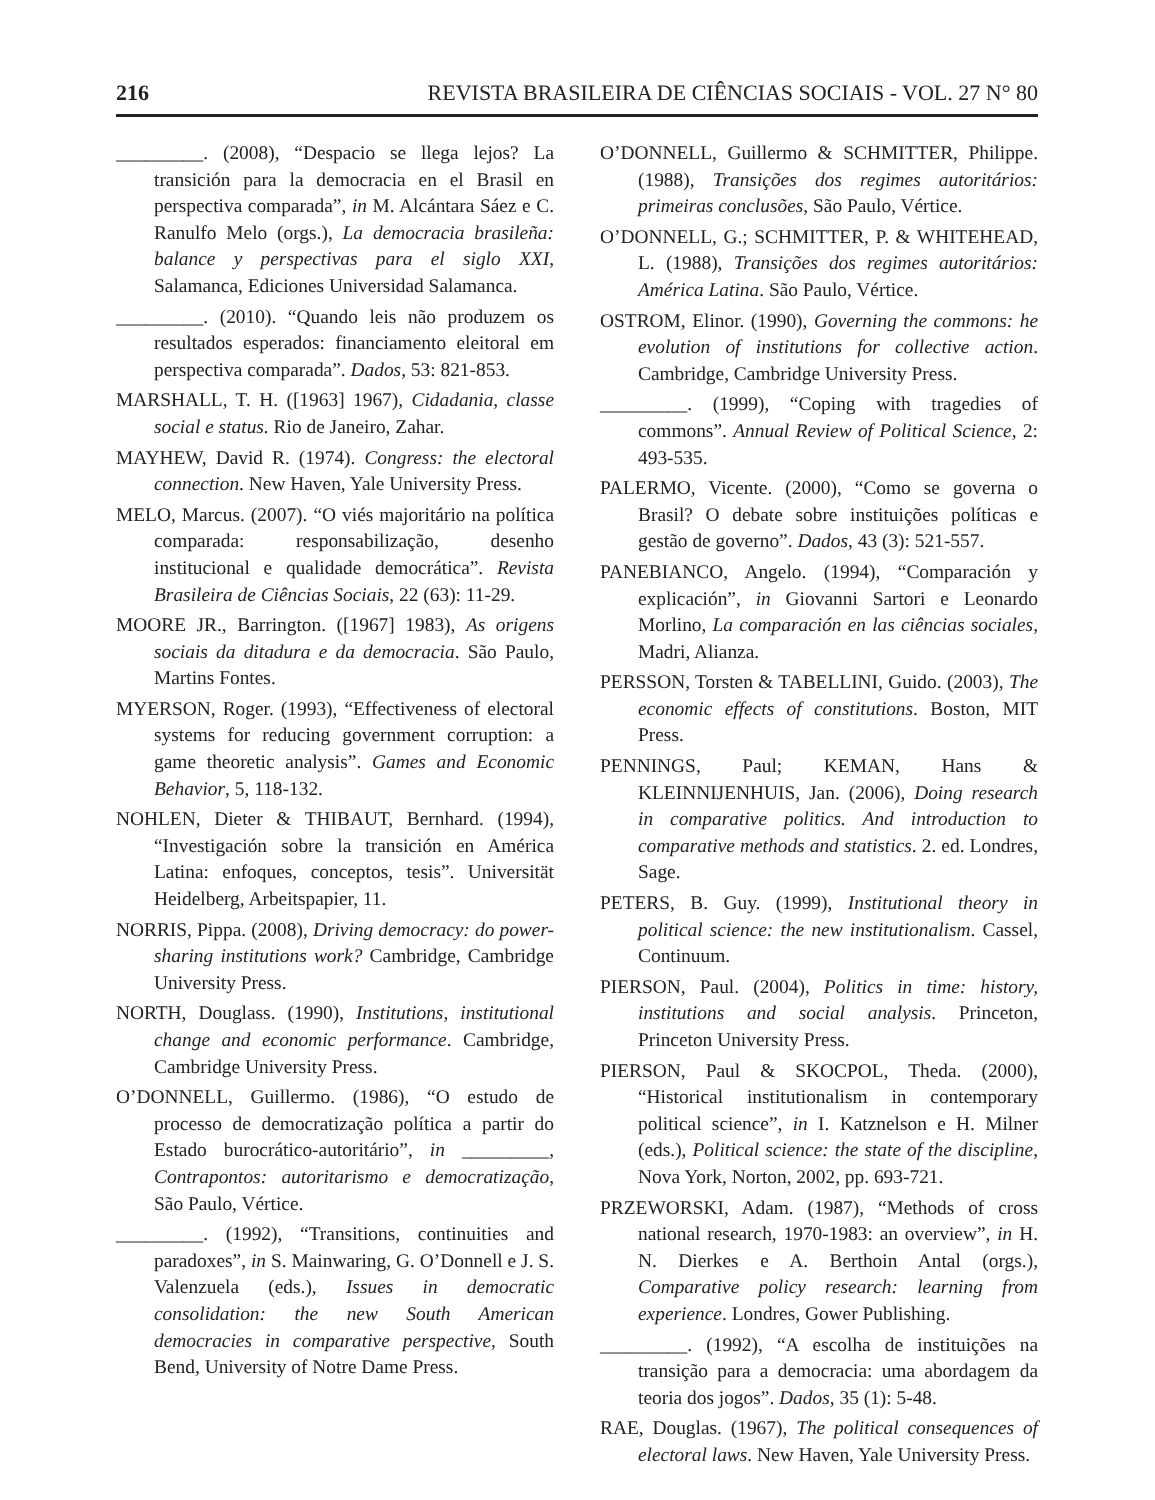216 REVISTA BRASILEIRA DE CIÊNCIAS SOCIAIS - VOL. 27 N° 80
_________. (2008), “Despacio se llega lejos? La transición para la democracia en el Brasil en perspectiva comparada”, in M. Alcántara Sáez e C. Ranulfo Melo (orgs.), La democracia brasileña: balance y perspectivas para el siglo XXI, Salamanca, Ediciones Universidad Salamanca.
_________. (2010). “Quando leis não produzem os resultados esperados: financiamento eleitoral em perspectiva comparada”. Dados, 53: 821-853.
MARSHALL, T. H. ([1963] 1967), Cidadania, classe social e status. Rio de Janeiro, Zahar.
MAYHEW, David R. (1974). Congress: the electoral connection. New Haven, Yale University Press.
MELO, Marcus. (2007). “O viés majoritário na política comparada: responsabilização, desenho institucional e qualidade democrática”. Revista Brasileira de Ciências Sociais, 22 (63): 11-29.
MOORE JR., Barrington. ([1967] 1983), As origens sociais da ditadura e da democracia. São Paulo, Martins Fontes.
MYERSON, Roger. (1993), “Effectiveness of electoral systems for reducing government corruption: a game theoretic analysis”. Games and Economic Behavior, 5, 118-132.
NOHLEN, Dieter & THIBAUT, Bernhard. (1994), “Investigación sobre la transición en América Latina: enfoques, conceptos, tesis”. Universität Heidelberg, Arbeitspapier, 11.
NORRIS, Pippa. (2008), Driving democracy: do power-sharing institutions work? Cambridge, Cambridge University Press.
NORTH, Douglass. (1990), Institutions, institutional change and economic performance. Cambridge, Cambridge University Press.
O’DONNELL, Guillermo. (1986), “O estudo de processo de democratização política a partir do Estado burocrático-autoritário”, in _________, Contrapontos: autoritarismo e democratização, São Paulo, Vértice.
_________. (1992), “Transitions, continuities and paradoxes”, in S. Mainwaring, G. O’Donnell e J. S. Valenzuela (eds.), Issues in democratic consolidation: the new South American democracies in comparative perspective, South Bend, University of Notre Dame Press.
O’DONNELL, Guillermo & SCHMITTER, Philippe. (1988), Transições dos regimes autoritários: primeiras conclusões, São Paulo, Vértice.
O’DONNELL, G.; SCHMITTER, P. & WHITEHEAD, L. (1988), Transições dos regimes autoritários: América Latina. São Paulo, Vértice.
OSTROM, Elinor. (1990), Governing the commons: he evolution of institutions for collective action. Cambridge, Cambridge University Press.
_________. (1999), “Coping with tragedies of commons”. Annual Review of Political Science, 2: 493-535.
PALERMO, Vicente. (2000), “Como se governa o Brasil? O debate sobre instituições políticas e gestão de governo”. Dados, 43 (3): 521-557.
PANEBIANCO, Angelo. (1994), “Comparación y explicación”, in Giovanni Sartori e Leonardo Morlino, La comparación en las ciências sociales, Madri, Alianza.
PERSSON, Torsten & TABELLINI, Guido. (2003), The economic effects of constitutions. Boston, MIT Press.
PENNINGS, Paul; KEMAN, Hans & KLEINNIJENHUIS, Jan. (2006), Doing research in comparative politics. And introduction to comparative methods and statistics. 2. ed. Londres, Sage.
PETERS, B. Guy. (1999), Institutional theory in political science: the new institutionalism. Cassel, Continuum.
PIERSON, Paul. (2004), Politics in time: history, institutions and social analysis. Princeton, Princeton University Press.
PIERSON, Paul & SKOCPOL, Theda. (2000), “Historical institutionalism in contemporary political science”, in I. Katznelson e H. Milner (eds.), Political science: the state of the discipline, Nova York, Norton, 2002, pp. 693-721.
PRZEWORSKI, Adam. (1987), “Methods of cross national research, 1970-1983: an overview”, in H. N. Dierkes e A. Berthoin Antal (orgs.), Comparative policy research: learning from experience. Londres, Gower Publishing.
_________. (1992), “A escolha de instituições na transição para a democracia: uma abordagem da teoria dos jogos”. Dados, 35 (1): 5-48.
RAE, Douglas. (1967), The political consequences of electoral laws. New Haven, Yale University Press.